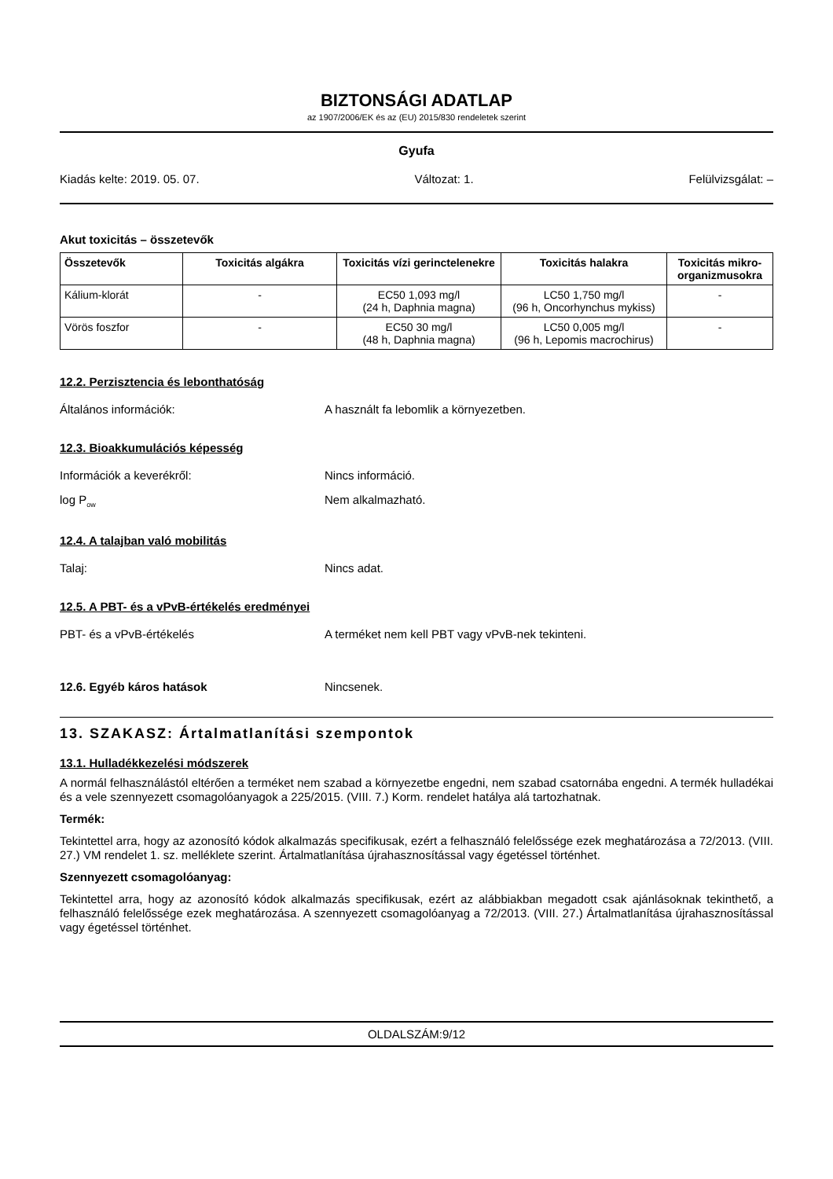BIZTONSÁGI ADATLAP
az 1907/2006/EK és az (EU) 2015/830 rendeletek szerint
Gyufa
Kiadás kelte: 2019. 05. 07. Változat: 1. Felülvizsgálat: –
Akut toxicitás – összetevők
| Összetevők | Toxicitás algákra | Toxicitás vízi gerinctelenekre | Toxicitás halakra | Toxicitás mikro-organizmusokra |
| --- | --- | --- | --- | --- |
| Kálium-klorát | - | EC50 1,093 mg/l (24 h, Daphnia magna) | LC50 1,750 mg/l (96 h, Oncorhynchus mykiss) | - |
| Vörös foszfor | - | EC50 30 mg/l (48 h, Daphnia magna) | LC50 0,005 mg/l (96 h, Lepomis macrochirus) | - |
12.2. Perzisztencia és lebonthatóság
Általános információk: A használt fa lebomlik a környezetben.
12.3. Bioakkumulációs képesség
Információk a keverékről: Nincs információ.
log P<sub>ow</sub> Nem alkalmazható.
12.4. A talajban való mobilitás
Talaj: Nincs adat.
12.5. A PBT- és a vPvB-értékelés eredményei
PBT- és a vPvB-értékelés A terméket nem kell PBT vagy vPvB-nek tekinteni.
12.6. Egyéb káros hatások Nincsenek.
13. SZAKASZ: Ártalmatlanítási szempontok
13.1. Hulladékkezelési módszerek
A normál felhasználástól eltérően a terméket nem szabad a környezetbe engedni, nem szabad csatornába engedni. A termék hulladékai és a vele szennyezett csomagolóanyagok a 225/2015. (VIII. 7.) Korm. rendelet hatálya alá tartozhatnak.
Termék:
Tekintettel arra, hogy az azonosító kódok alkalmazás specifikusak, ezért a felhasználó felelőssége ezek meghatározása a 72/2013. (VIII. 27.) VM rendelet 1. sz. melléklete szerint. Ártalmatlanítása újrahasznosítással vagy égetéssel történhet.
Szennyezett csomagolóanyag:
Tekintettel arra, hogy az azonosító kódok alkalmazás specifikusak, ezért az alábbiakban megadott csak ajánlásoknak tekinthető, a felhasználó felelőssége ezek meghatározása. A szennyezett csomagolóanyag a 72/2013. (VIII. 27.) Ártalmatlanítása újrahasznosítással vagy égetéssel történhet.
OLDALSZÁM:9/12